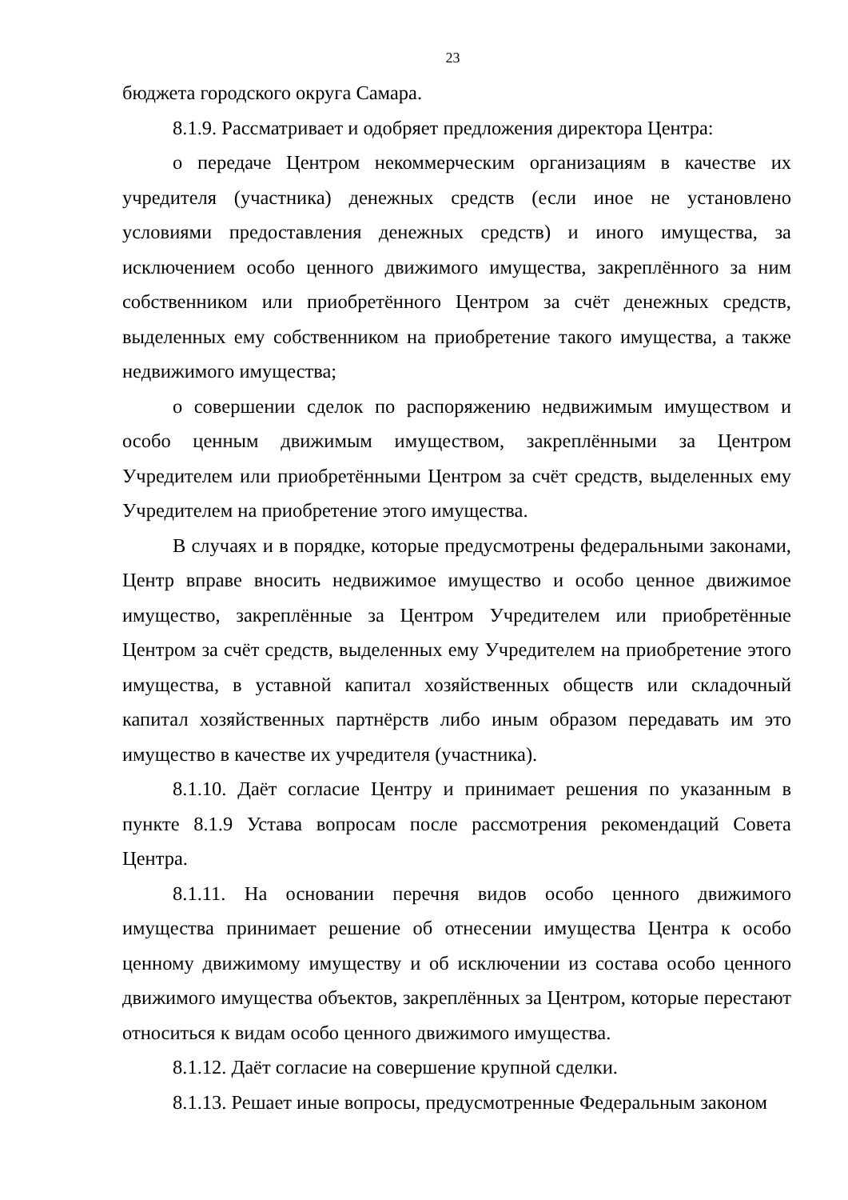23
бюджета городского округа Самара.
8.1.9. Рассматривает и одобряет предложения директора Центра:
о передаче Центром некоммерческим организациям в качестве их учредителя (участника) денежных средств (если иное не установлено условиями предоставления денежных средств) и иного имущества, за исключением особо ценного движимого имущества, закреплённого за ним собственником или приобретённого Центром за счёт денежных средств, выделенных ему собственником на приобретение такого имущества, а также недвижимого имущества;
о совершении сделок по распоряжению недвижимым имуществом и особо ценным движимым имуществом, закреплёнными за Центром Учредителем или приобретёнными Центром за счёт средств, выделенных ему Учредителем на приобретение этого имущества.
В случаях и в порядке, которые предусмотрены федеральными законами, Центр вправе вносить недвижимое имущество и особо ценное движимое имущество, закреплённые за Центром Учредителем или приобретённые Центром за счёт средств, выделенных ему Учредителем на приобретение этого имущества, в уставной капитал хозяйственных обществ или складочный капитал хозяйственных партнёрств либо иным образом передавать им это имущество в качестве их учредителя (участника).
8.1.10. Даёт согласие Центру и принимает решения по указанным в пункте 8.1.9 Устава вопросам после рассмотрения рекомендаций Совета Центра.
8.1.11. На основании перечня видов особо ценного движимого имущества принимает решение об отнесении имущества Центра к особо ценному движимому имуществу и об исключении из состава особо ценного движимого имущества объектов, закреплённых за Центром, которые перестают относиться к видам особо ценного движимого имущества.
8.1.12. Даёт согласие на совершение крупной сделки.
8.1.13. Решает иные вопросы, предусмотренные Федеральным законом